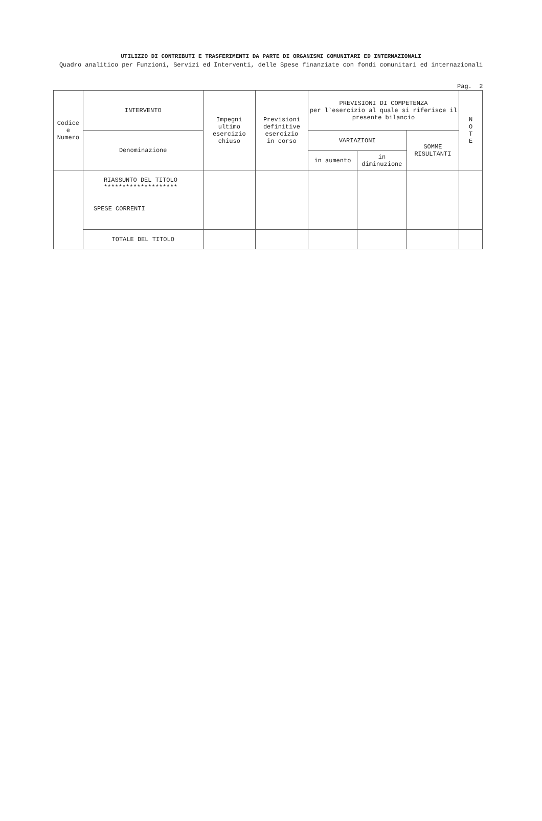UTILIZZO DI CONTRIBUTI E TRASFERIMENTI DA PARTE DI ORGANISMI COMUNITARI ED INTERNAZIONALI
Quadro analitico per Funzioni, Servizi ed Interventi, delle Spese finanziate con fondi comunitari ed internazionali
Pag. 2
| Codice e Numero | INTERVENTO | Impegni ultimo esercizio chiuso | Previsioni definitive esercizio in corso | PREVISIONI DI COMPETENZA per l`esercizio al quale si riferisce il presente bilancio | | | N O T E |
| --- | --- | --- | --- | --- | --- | --- | --- |
| | Denominazione | | | VARIAZIONI | | SOMME RISULTANTI | |
| | | | | in aumento | in diminuzione | | |
| | RIASSUNTO DEL TITOLO ******************** SPESE CORRENTI | | | | | | |
| | TOTALE DEL TITOLO | | | | | | |